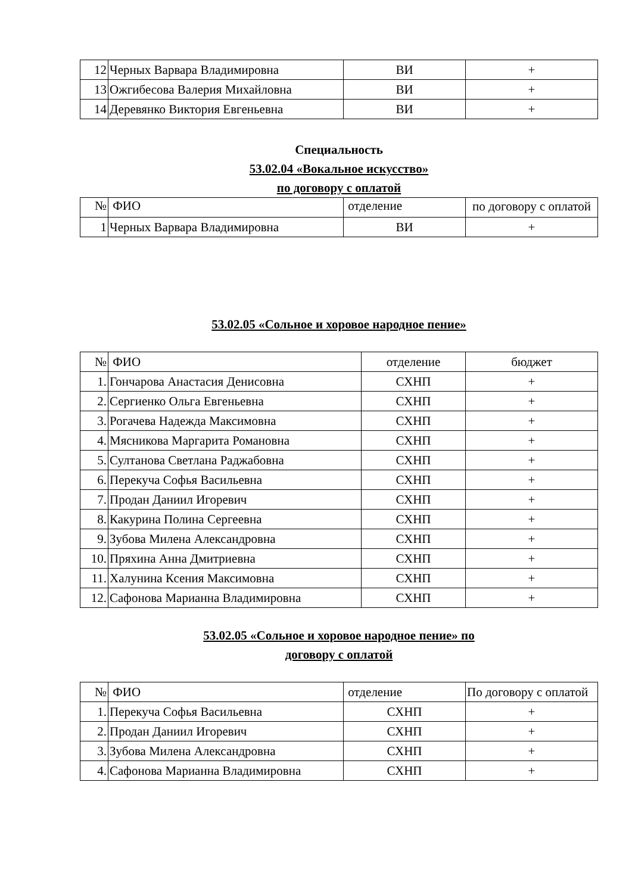| 12 | Черных Варвара Владимировна | ВИ | + |
| 13 | Ожгибесова Валерия Михайловна | ВИ | + |
| 14 | Деревянко Виктория Евгеньевна | ВИ | + |
Специальность
53.02.04 «Вокальное искусство»
по договору с оплатой
| № | ФИО | отделение | по договору с оплатой |
| --- | --- | --- | --- |
| 1 | Черных Варвара Владимировна | ВИ | + |
53.02.05 «Сольное и хоровое народное пение»
| № | ФИО | отделение | бюджет |
| --- | --- | --- | --- |
| 1. | Гончарова Анастасия Денисовна | СХНП | + |
| 2. | Сергиенко Ольга Евгеньевна | СХНП | + |
| 3. | Рогачева Надежда Максимовна | СХНП | + |
| 4. | Мясникова Маргарита Романовна | СХНП | + |
| 5. | Султанова Светлана Раджабовна | СХНП | + |
| 6. | Перекуча Софья Васильевна | СХНП | + |
| 7. | Продан Даниил Игоревич | СХНП | + |
| 8. | Какурина Полина Сергеевна | СХНП | + |
| 9. | Зубова Милена Александровна | СХНП | + |
| 10. | Пряхина Анна Дмитриевна | СХНП | + |
| 11. | Халунина Ксения Максимовна | СХНП | + |
| 12. | Сафонова Марианна Владимировна | СХНП | + |
53.02.05 «Сольное и хоровое народное пение» по
договору с оплатой
| № | ФИО | отделение | По договору с оплатой |
| --- | --- | --- | --- |
| 1. | Перекуча Софья Васильевна | СХНП | + |
| 2. | Продан Даниил Игоревич | СХНП | + |
| 3. | Зубова Милена Александровна | СХНП | + |
| 4. | Сафонова Марианна Владимировна | СХНП | + |